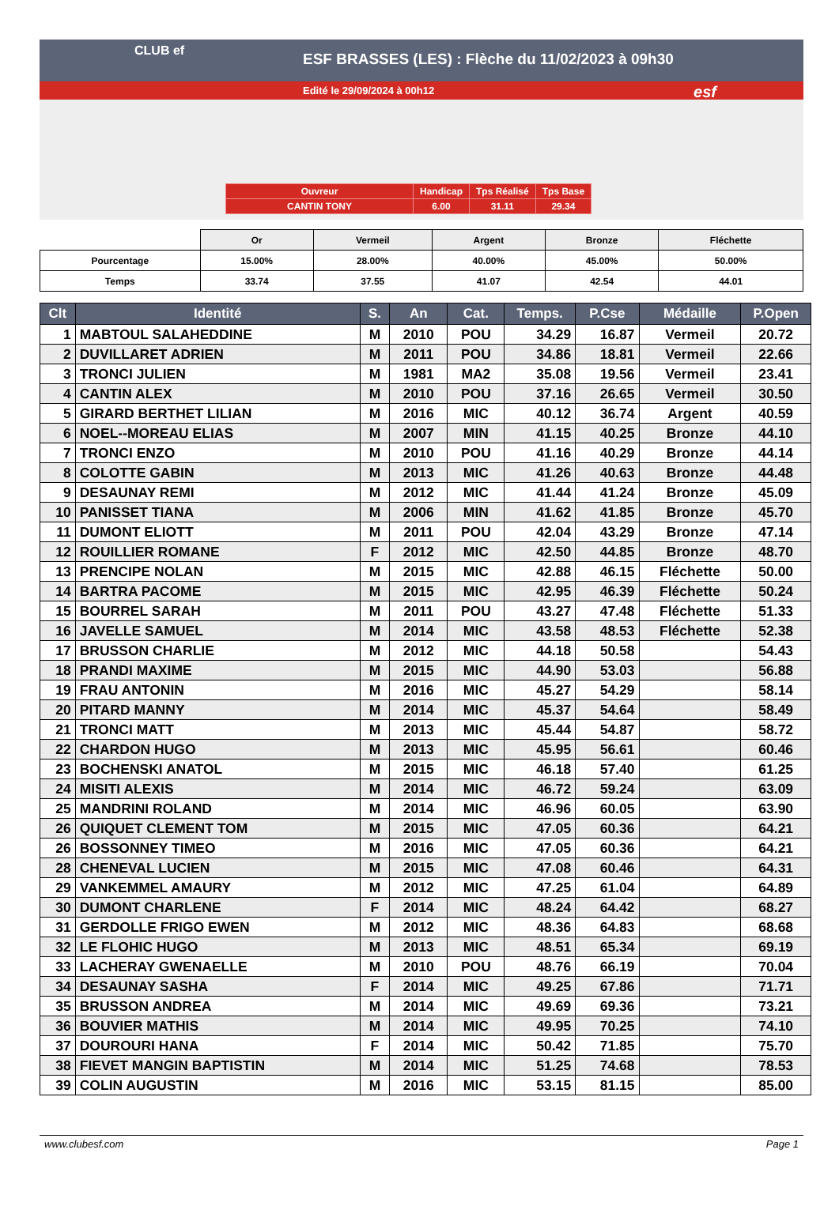ESF BRASSES (LES) : Flèche du 11/02/2023 à 09h30
Edité le 29/09/2024 à 00h12
CLUB ef
esf
| Ouvreur | Handicap | Tps Réalisé | Tps Base |
| CANTIN TONY | 6.00 | 31.11 | 29.34 |
| | Or | Vermeil | Argent | Bronze | Fléchette |
| Pourcentage | 15.00% | 28.00% | 40.00% | 45.00% | 50.00% |
| Temps | 33.74 | 37.55 | 41.07 | 42.54 | 44.01 |
| Clt | Identité | S. | An | Cat. | Temps. | P.Cse | Médaille | P.Open |
| --- | --- | --- | --- | --- | --- | --- | --- | --- |
| 1 | MABTOUL SALAHEDDINE | M | 2010 | POU | 34.29 | 16.87 | Vermeil | 20.72 |
| 2 | DUVILLARET ADRIEN | M | 2011 | POU | 34.86 | 18.81 | Vermeil | 22.66 |
| 3 | TRONCI JULIEN | M | 1981 | MA2 | 35.08 | 19.56 | Vermeil | 23.41 |
| 4 | CANTIN ALEX | M | 2010 | POU | 37.16 | 26.65 | Vermeil | 30.50 |
| 5 | GIRARD BERTHET LILIAN | M | 2016 | MIC | 40.12 | 36.74 | Argent | 40.59 |
| 6 | NOEL--MOREAU ELIAS | M | 2007 | MIN | 41.15 | 40.25 | Bronze | 44.10 |
| 7 | TRONCI ENZO | M | 2010 | POU | 41.16 | 40.29 | Bronze | 44.14 |
| 8 | COLOTTE GABIN | M | 2013 | MIC | 41.26 | 40.63 | Bronze | 44.48 |
| 9 | DESAUNAY REMI | M | 2012 | MIC | 41.44 | 41.24 | Bronze | 45.09 |
| 10 | PANISSET TIANA | M | 2006 | MIN | 41.62 | 41.85 | Bronze | 45.70 |
| 11 | DUMONT ELIOTT | M | 2011 | POU | 42.04 | 43.29 | Bronze | 47.14 |
| 12 | ROUILLIER ROMANE | F | 2012 | MIC | 42.50 | 44.85 | Bronze | 48.70 |
| 13 | PRENCIPE NOLAN | M | 2015 | MIC | 42.88 | 46.15 | Fléchette | 50.00 |
| 14 | BARTRA PACOME | M | 2015 | MIC | 42.95 | 46.39 | Fléchette | 50.24 |
| 15 | BOURREL SARAH | M | 2011 | POU | 43.27 | 47.48 | Fléchette | 51.33 |
| 16 | JAVELLE SAMUEL | M | 2014 | MIC | 43.58 | 48.53 | Fléchette | 52.38 |
| 17 | BRUSSON CHARLIE | M | 2012 | MIC | 44.18 | 50.58 | | 54.43 |
| 18 | PRANDI MAXIME | M | 2015 | MIC | 44.90 | 53.03 | | 56.88 |
| 19 | FRAU ANTONIN | M | 2016 | MIC | 45.27 | 54.29 | | 58.14 |
| 20 | PITARD MANNY | M | 2014 | MIC | 45.37 | 54.64 | | 58.49 |
| 21 | TRONCI MATT | M | 2013 | MIC | 45.44 | 54.87 | | 58.72 |
| 22 | CHARDON HUGO | M | 2013 | MIC | 45.95 | 56.61 | | 60.46 |
| 23 | BOCHENSKI ANATOL | M | 2015 | MIC | 46.18 | 57.40 | | 61.25 |
| 24 | MISITI ALEXIS | M | 2014 | MIC | 46.72 | 59.24 | | 63.09 |
| 25 | MANDRINI ROLAND | M | 2014 | MIC | 46.96 | 60.05 | | 63.90 |
| 26 | QUIQUET CLEMENT TOM | M | 2015 | MIC | 47.05 | 60.36 | | 64.21 |
| 26 | BOSSONNEY TIMEO | M | 2016 | MIC | 47.05 | 60.36 | | 64.21 |
| 28 | CHENEVAL LUCIEN | M | 2015 | MIC | 47.08 | 60.46 | | 64.31 |
| 29 | VANKEMMEL AMAURY | M | 2012 | MIC | 47.25 | 61.04 | | 64.89 |
| 30 | DUMONT CHARLENE | F | 2014 | MIC | 48.24 | 64.42 | | 68.27 |
| 31 | GERDOLLE FRIGO EWEN | M | 2012 | MIC | 48.36 | 64.83 | | 68.68 |
| 32 | LE FLOHIC HUGO | M | 2013 | MIC | 48.51 | 65.34 | | 69.19 |
| 33 | LACHERAY GWENAELLE | M | 2010 | POU | 48.76 | 66.19 | | 70.04 |
| 34 | DESAUNAY SASHA | F | 2014 | MIC | 49.25 | 67.86 | | 71.71 |
| 35 | BRUSSON ANDREA | M | 2014 | MIC | 49.69 | 69.36 | | 73.21 |
| 36 | BOUVIER MATHIS | M | 2014 | MIC | 49.95 | 70.25 | | 74.10 |
| 37 | DOUROURI HANA | F | 2014 | MIC | 50.42 | 71.85 | | 75.70 |
| 38 | FIEVET MANGIN BAPTISTIN | M | 2014 | MIC | 51.25 | 74.68 | | 78.53 |
| 39 | COLIN AUGUSTIN | M | 2016 | MIC | 53.15 | 81.15 | | 85.00 |
www.clubesf.com Page 1